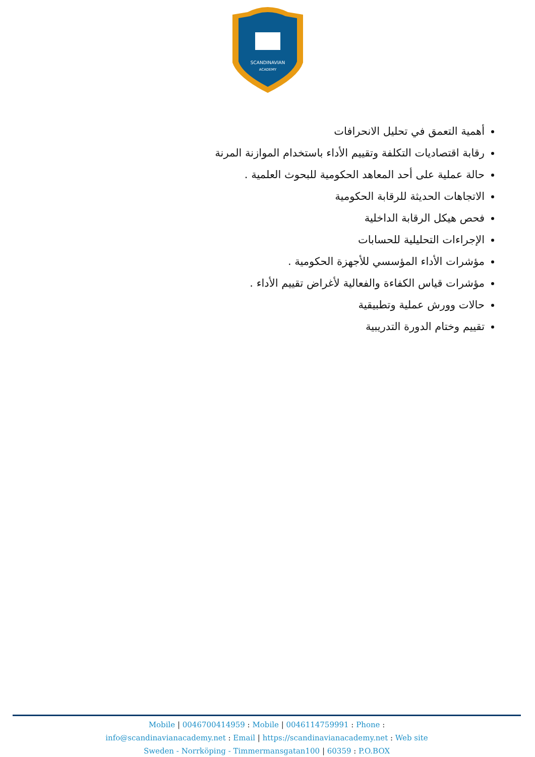SCANDINAVIAN
ACADEMY
أهمية التعمق في تحليل الانحرافات
رقابة اقتصاديات التكلفة وتقييم الأداء باستخدام الموازنة المرنة
حالة عملية على أحد المعاهد الحكومية للبحوث العلمية .
الاتجاهات الحديثة للرقابة الحكومية
فحص هيكل الرقابة الداخلية
الإجراءات التحليلية للحسابات
مؤشرات الأداء المؤسسي للأجهزة الحكومية .
مؤشرات قياس الكفاءة والفعالية لأغراض تقييم الأداء .
حالات وورش عملية وتطبيقية
تقييم وختام الدورة التدريبية
Mobile | 0046700414959 : Mobile | 0046114759991 : Phone :
info@scandinavianacademy.net : Email | https://scandinavianacademy.net : Web site
Sweden - Norrköping - Timmermansgatan100 | 60359 : P.O.BOX